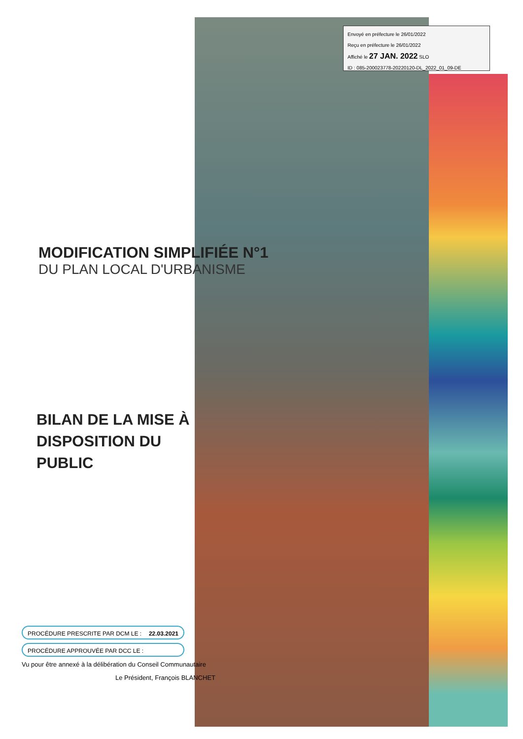Envoyé en préfecture le 26/01/2022
Reçu en préfecture le 26/01/2022
Affiché le 27 JAN. 2022 SLO
ID : 085-200023778-20220120-DL_2022_01_09-DE
MODIFICATION SIMPLIFIÉE N°1
DU PLAN LOCAL D'URBANISME
BILAN DE LA MISE À DISPOSITION DU PUBLIC
PROCÉDURE PRESCRITE PAR DCM LE : 22.03.2021
PROCÉDURE APPROUVÉE PAR DCC LE :
Vu pour être annexé à la délibération du Conseil Communautaire
Le Président, François BLANCHET